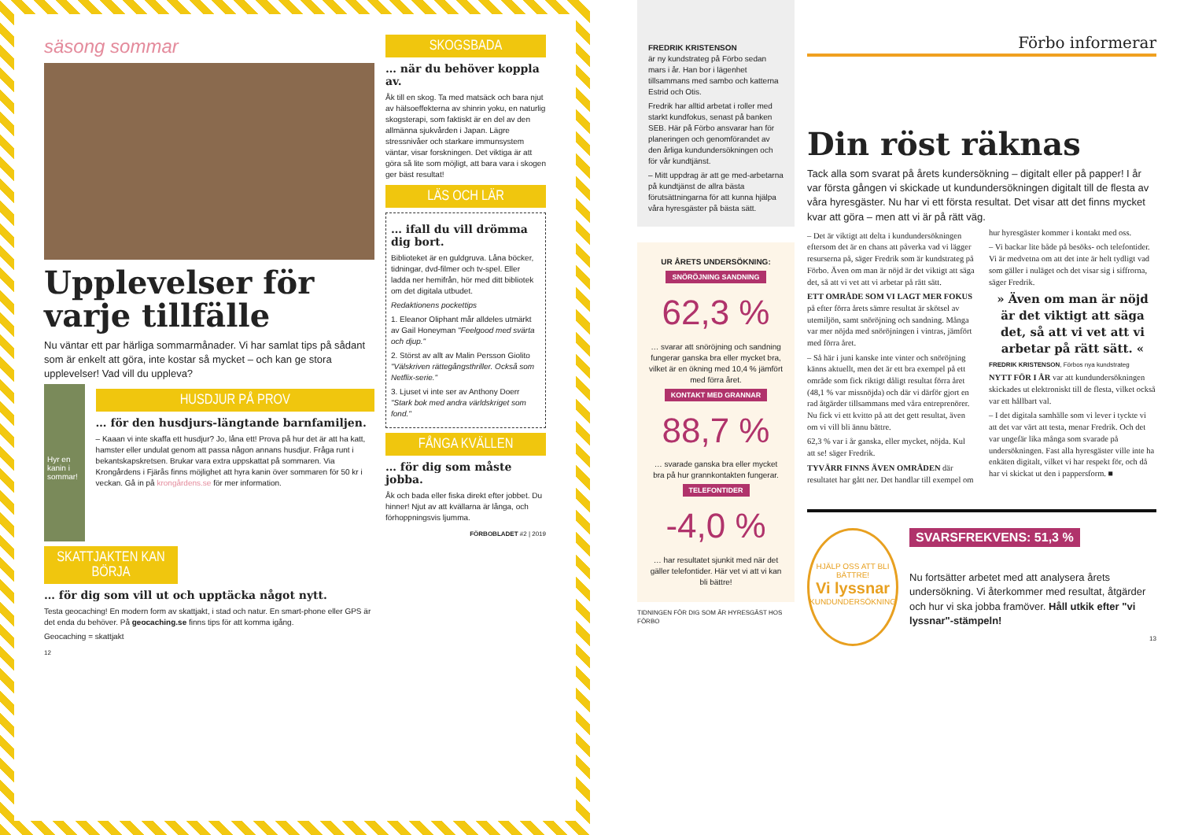säsong sommar
Upplevelser för varje tillfälle
Nu väntar ett par härliga sommarmånader. Vi har samlat tips på sådant som är enkelt att göra, inte kostar så mycket – och kan ge stora upplevelser! Vad vill du uppleva?
Hyr en kanin i sommar!
HUSDJUR PÅ PROV
… för den husdjurs-längtande barnfamiljen.
– Kaaan vi inte skaffa ett husdjur? Jo, låna ett! Prova på hur det är att ha katt, hamster eller undulat genom att passa någon annans husdjur. Fråga runt i bekantskapskretsen. Brukar vara extra uppskattat på sommaren. Via Krongårdens i Fjärås finns möjlighet att hyra kanin över sommaren för 50 kr i veckan. Gå in på krongårdens.se för mer information.
SKATTJAKTEN KAN BÖRJA
… för dig som vill ut och upptäcka något nytt.
Testa geocaching! En modern form av skattjakt, i stad och natur. En smart-phone eller GPS är det enda du behöver. På geocaching.se finns tips för att komma igång.
Geocaching = skattjakt
12
SKOGSBADA
… när du behöver koppla av.
Åk till en skog. Ta med matsäck och bara njut av hälsoeffekterna av shinrin yoku, en naturlig skogsterapi, som faktiskt är en del av den allmänna sjukvården i Japan. Lägre stressnivåer och starkare immunsystem väntar, visar forskningen. Det viktiga är att göra så lite som möjligt, att bara vara i skogen ger bäst resultat!
LÄS OCH LÄR
… ifall du vill drömma dig bort.
Biblioteket är en guldgruva. Låna böcker, tidningar, dvd-filmer och tv-spel. Eller ladda ner hemifrån, hör med ditt bibliotek om det digitala utbudet.
Redaktionens pockettips
1. Eleanor Oliphant mår alldeles utmärkt av Gail Honeyman "Feelgood med svärta och djup."
2. Störst av allt av Malin Persson Giolito "Välskriven rättegångsthriller. Också som Netflix-serie."
3. Ljuset vi inte ser av Anthony Doerr "Stark bok med andra världskriget som fond."
FÅNGA KVÄLLEN
… för dig som måste jobba.
Åk och bada eller fiska direkt efter jobbet. Du hinner! Njut av att kvällarna är långa, och förhoppningsvis ljumma.
FÖRBOBLADET #2 | 2019
FREDRIK KRISTENSON
är ny kundstrateg på Förbo sedan mars i år. Han bor i lägenhet tillsammans med sambo och katterna Estrid och Otis.
Fredrik har alltid arbetat i roller med starkt kundfokus, senast på banken SEB. Här på Förbo ansvarar han för planeringen och genomförandet av den årliga kundundersökningen och för vår kundtjänst.
– Mitt uppdrag är att ge med-arbetarna på kundtjänst de allra bästa förutsättningarna för att kunna hjälpa våra hyresgäster på bästa sätt.
UR ÅRETS UNDERSÖKNING:
SNÖRÖJNING SANDNING
62,3 %
… svarar att snöröjning och sandning fungerar ganska bra eller mycket bra, vilket är en ökning med 10,4 % jämfört med förra året.
KONTAKT MED GRANNAR
88,7 %
… svarade ganska bra eller mycket bra på hur grannkontakten fungerar.
TELEFONTIDER
-4,0 %
… har resultatet sjunkit med när det gäller telefontider. Här vet vi att vi kan bli bättre!
TIDNINGEN FÖR DIG SOM ÄR HYRESGÄST HOS FÖRBO
Förbo informerar
Din röst räknas
Tack alla som svarat på årets kundersökning – digitalt eller på papper! I år var första gången vi skickade ut kundundersökningen digitalt till de flesta av våra hyresgäster. Nu har vi ett första resultat. Det visar att det finns mycket kvar att göra – men att vi är på rätt väg.
– Det är viktigt att delta i kundundersökningen eftersom det är en chans att påverka vad vi lägger resurserna på, säger Fredrik som är kundstrateg på Förbo. Även om man är nöjd är det viktigt att säga det, så att vi vet att vi arbetar på rätt sätt.
ETT OMRÅDE SOM VI LAGT MER FOKUS på efter förra årets sämre resultat är skötsel av utemiljön, samt snöröjning och sandning. Många var mer nöjda med snöröjningen i vintras, jämfört med förra året.
– Så här i juni kanske inte vinter och snöröjning känns aktuellt, men det är ett bra exempel på ett område som fick riktigt dåligt resultat förra året (48,1 % var missnöjda) och där vi därför gjort en rad åtgärder tillsammans med våra entreprenörer. Nu fick vi ett kvitto på att det gett resultat, även om vi vill bli ännu bättre.
62,3 % var i år ganska, eller mycket, nöjda. Kul att se! säger Fredrik.
TYVÄRR FINNS ÄVEN OMRÅDEN där resultatet har gått ner. Det handlar till exempel om hur hyresgäster kommer i kontakt med oss.
– Vi backar lite både på besöks- och telefontider. Vi är medvetna om att det inte är helt tydligt vad som gäller i nuläget och det visar sig i siffrorna, säger Fredrik.
» Även om man är nöjd är det viktigt att säga det, så att vi vet att vi arbetar på rätt sätt. «
FREDRIK KRISTENSON, Förbos nya kundstrateg
NYTT FÖR I ÅR var att kundundersökningen skickades ut elektroniskt till de flesta, vilket också var ett hållbart val.
– I det digitala samhälle som vi lever i tyckte vi att det var värt att testa, menar Fredrik. Och det var ungefär lika många som svarade på undersökningen. Fast alla hyresgäster ville inte ha enkäten digitalt, vilket vi har respekt för, och då har vi skickat ut den i pappersform. ■
HJÄLP OSS ATT BLI BÄTTRE!
Vi lyssnar
KUNDUNDERSÖKNING
SVARSFREKVENS: 51,3 %
Nu fortsätter arbetet med att analysera årets undersökning. Vi återkommer med resultat, åtgärder och hur vi ska jobba framöver. Håll utkik efter "vi lyssnar"-stämpeln!
13